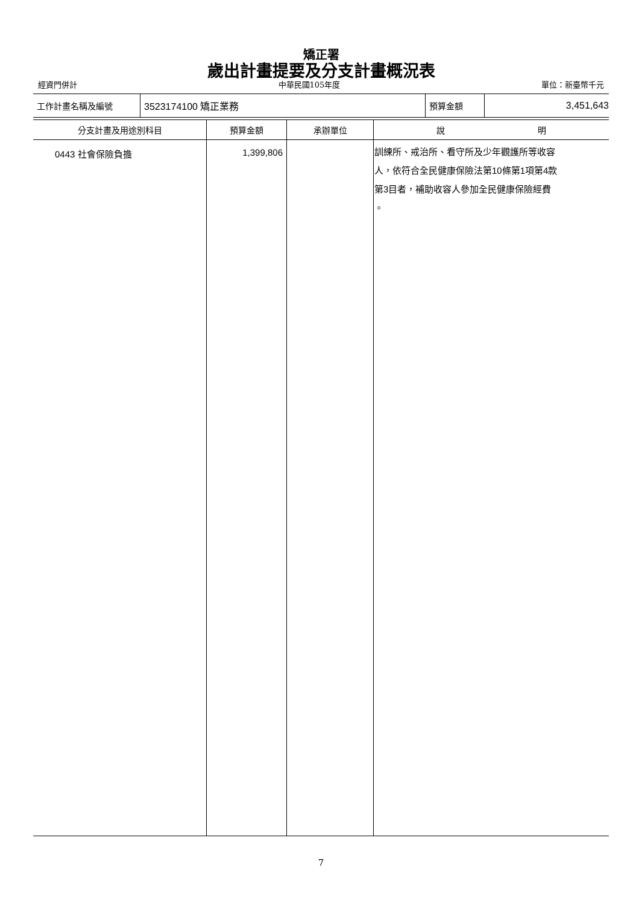矯正署
歲出計畫提要及分支計畫概況表
經資門併計 中華民國105年度 單位：新臺幣千元
| 工作計畫名稱及編號 | 3523174100 矯正業務 | 預算金額 | 3,451,643 |
| 分支計畫及用途別科目 | 預算金額 | 承辦單位 | 說 明 |
| --- | --- | --- | --- |
| 0443 社會保險負擔 | 1,399,806 | | 訓練所、戒治所、看守所及少年觀護所等收容 人，依符合全民健康保險法第10條第1項第4款 第3目者，補助收容人參加全民健康保險經費 。 |
7